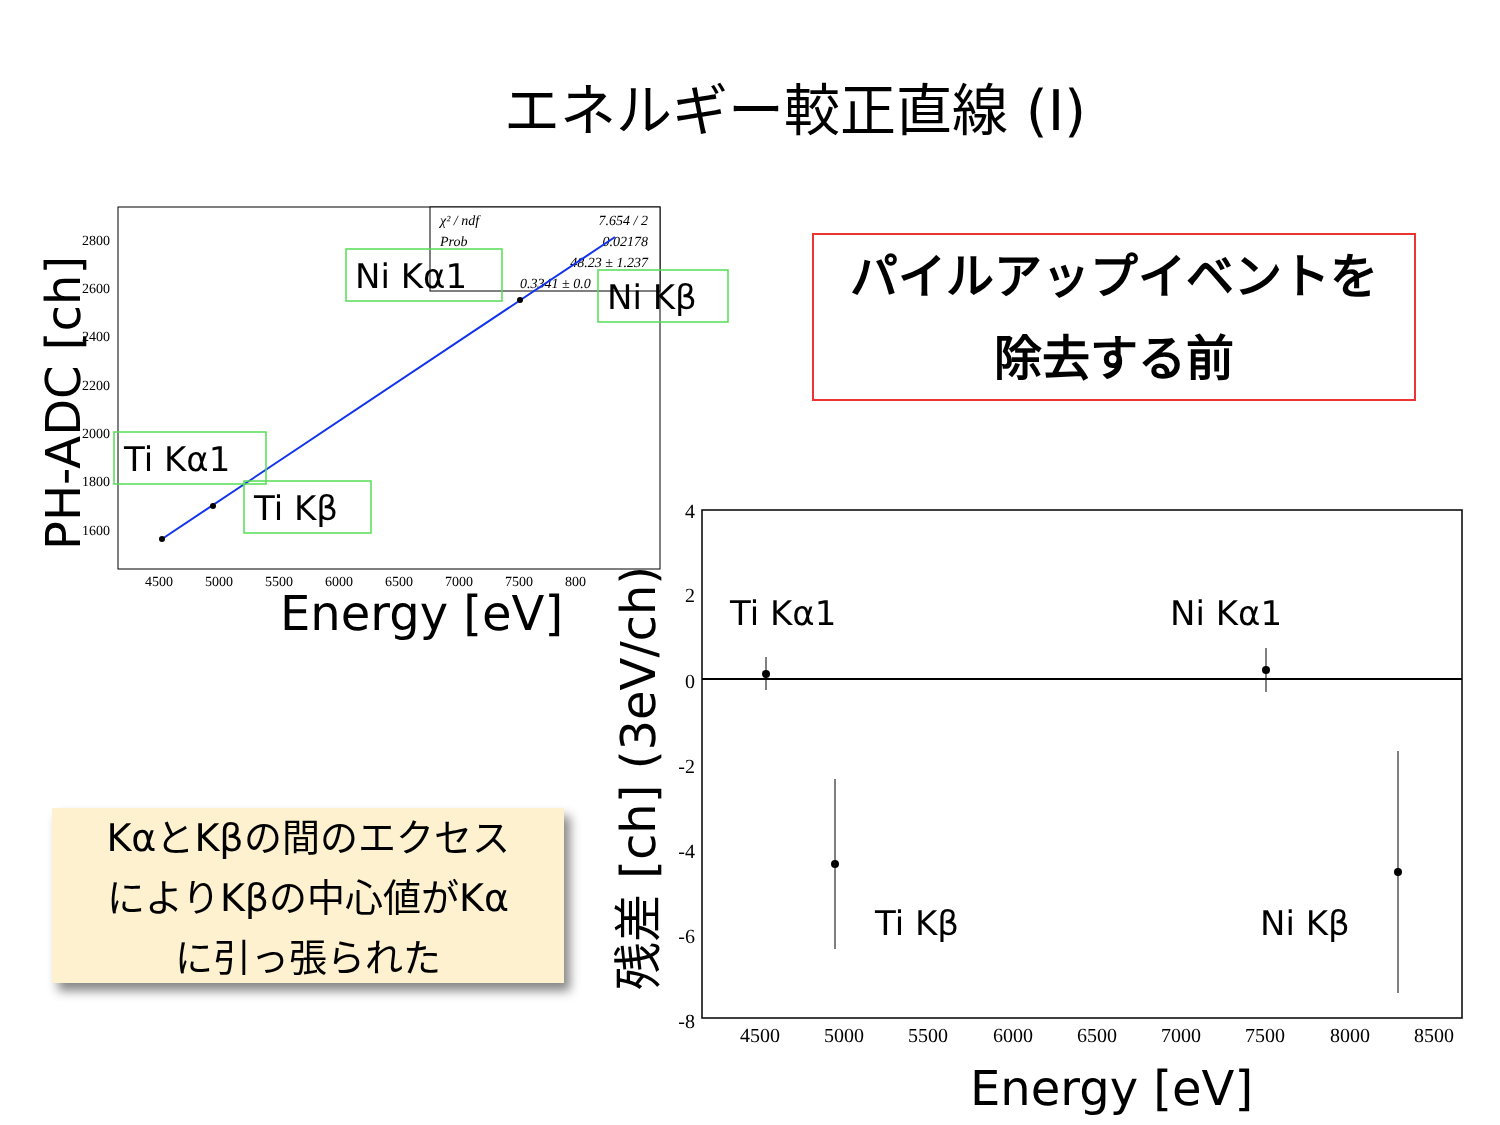エネルギー較正直線 (I)
パイルアップイベントを
除去する前
KαとKβの間のエクセス
によりKβの中心値がKα
に引っ張られた
χ² / ndf
7.654 / 2
Prob
0.02178
48.23 ± 1.237
0.3341 ± 0.0
2800
2600
2400
2200
2000
1800
1600
4500
5000
5500
6000
6500
7000
7500
800
Energy [eV]
PH-ADC [ch]
Ni Kα1
Ni Kβ
Ti Kα1
Ti Kβ
4
2
0
-2
-4
-6
-8
4500
5000
5500
6000
6500
7000
7500
8000
8500
Ti Kα1
Ni Kα1
Ti Kβ
Ni Kβ
Energy [eV]
残差 [ch] (3eV/ch)